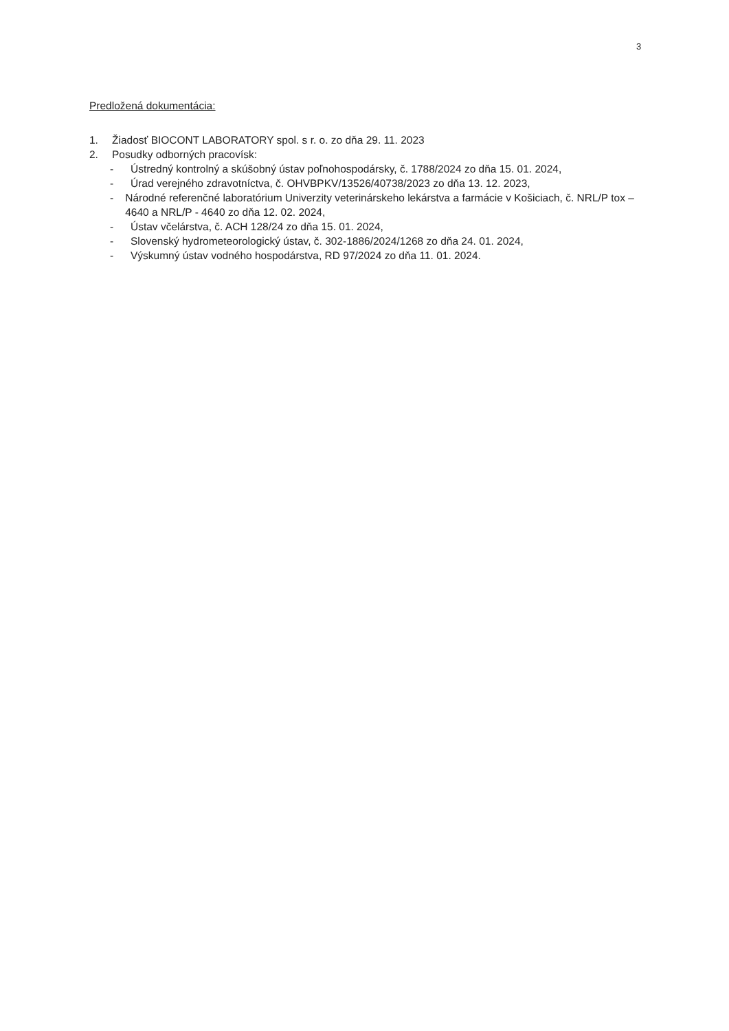3
Predložená dokumentácia:
1. Žiadosť BIOCONT LABORATORY spol. s r. o. zo dňa 29. 11. 2023
2. Posudky odborných pracovísk:
- Ústredný kontrolný a skúšobný ústav poľnohospodársky, č. 1788/2024 zo dňa 15. 01. 2024,
- Úrad verejného zdravotníctva, č. OHVBPKV/13526/40738/2023 zo dňa 13. 12. 2023,
- Národné referenčné laboratórium Univerzity veterinárskeho lekárstva a farmácie v Košiciach, č. NRL/P tox – 4640 a NRL/P - 4640 zo dňa 12. 02. 2024,
- Ústav včelárstva, č. ACH 128/24 zo dňa 15. 01. 2024,
- Slovenský hydrometeorologický ústav, č. 302-1886/2024/1268 zo dňa 24. 01. 2024,
- Výskumný ústav vodného hospodárstva, RD 97/2024 zo dňa 11. 01. 2024.